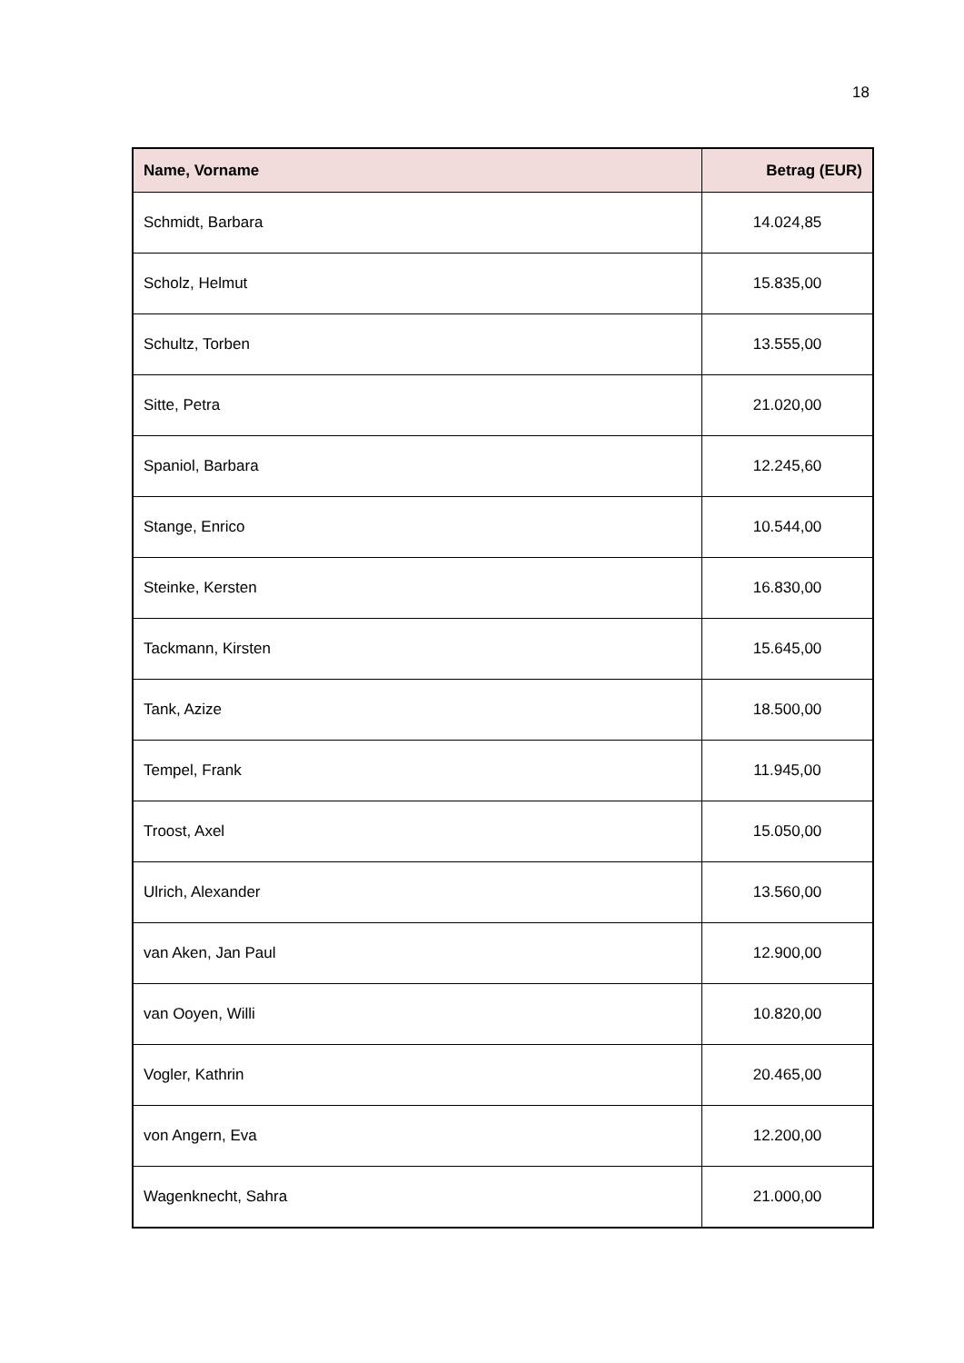18
| Name, Vorname | Betrag (EUR) |
| --- | --- |
| Schmidt, Barbara | 14.024,85 |
| Scholz, Helmut | 15.835,00 |
| Schultz, Torben | 13.555,00 |
| Sitte, Petra | 21.020,00 |
| Spaniol, Barbara | 12.245,60 |
| Stange, Enrico | 10.544,00 |
| Steinke, Kersten | 16.830,00 |
| Tackmann, Kirsten | 15.645,00 |
| Tank, Azize | 18.500,00 |
| Tempel, Frank | 11.945,00 |
| Troost, Axel | 15.050,00 |
| Ulrich, Alexander | 13.560,00 |
| van Aken, Jan Paul | 12.900,00 |
| van Ooyen, Willi | 10.820,00 |
| Vogler, Kathrin | 20.465,00 |
| von Angern, Eva | 12.200,00 |
| Wagenknecht, Sahra | 21.000,00 |